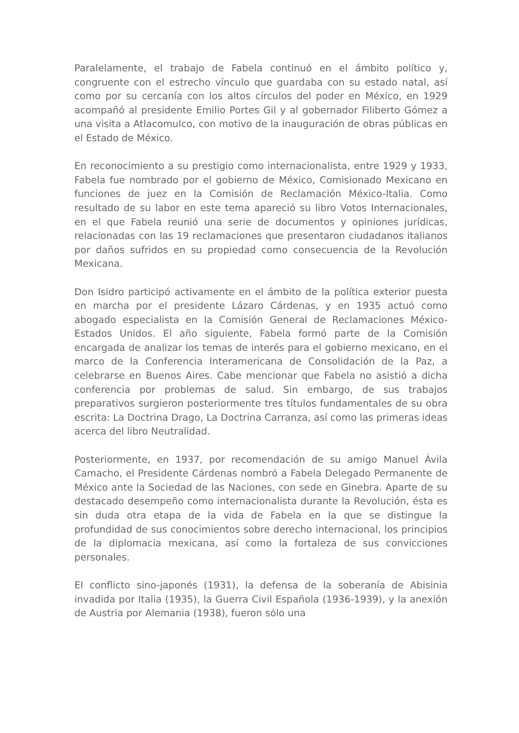Paralelamente, el trabajo de Fabela continuó en el ámbito político y, congruente con el estrecho vínculo que guardaba con su estado natal, así como por su cercanía con los altos círculos del poder en México, en 1929 acompañó al presidente Emilio Portes Gil y al gobernador Filiberto Gómez a una visita a Atlacomulco, con motivo de la inauguración de obras públicas en el Estado de México.
En reconocimiento a su prestigio como internacionalista, entre 1929 y 1933, Fabela fue nombrado por el gobierno de México, Comisionado Mexicano en funciones de juez en la Comisión de Reclamación México-Italia. Como resultado de su labor en este tema apareció su libro Votos Internacionales, en el que Fabela reunió una serie de documentos y opiniones jurídicas, relacionadas con las 19 reclamaciones que presentaron ciudadanos italianos por daños sufridos en su propiedad como consecuencia de la Revolución Mexicana.
Don Isidro participó activamente en el ámbito de la política exterior puesta en marcha por el presidente Lázaro Cárdenas, y en 1935 actuó como abogado especialista en la Comisión General de Reclamaciones México-Estados Unidos. El año siguiente, Fabela formó parte de la Comisión encargada de analizar los temas de interés para el gobierno mexicano, en el marco de la Conferencia Interamericana de Consolidación de la Paz, a celebrarse en Buenos Aires. Cabe mencionar que Fabela no asistió a dicha conferencia por problemas de salud. Sin embargo, de sus trabajos preparativos surgieron posteriormente tres títulos fundamentales de su obra escrita: La Doctrina Drago, La Doctrina Carranza, así como las primeras ideas acerca del libro Neutralidad.
Posteriormente, en 1937, por recomendación de su amigo Manuel Ávila Camacho, el Presidente Cárdenas nombró a Fabela Delegado Permanente de México ante la Sociedad de las Naciones, con sede en Ginebra. Aparte de su destacado desempeño como internacionalista durante la Revolución, ésta es sin duda otra etapa de la vida de Fabela en la que se distingue la profundidad de sus conocimientos sobre derecho internacional, los principios de la diplomacia mexicana, así como la fortaleza de sus convicciones personales.
El conflicto sino-japonés (1931), la defensa de la soberanía de Abisinia invadida por Italia (1935), la Guerra Civil Española (1936-1939), y la anexión de Austria por Alemania (1938), fueron sólo una